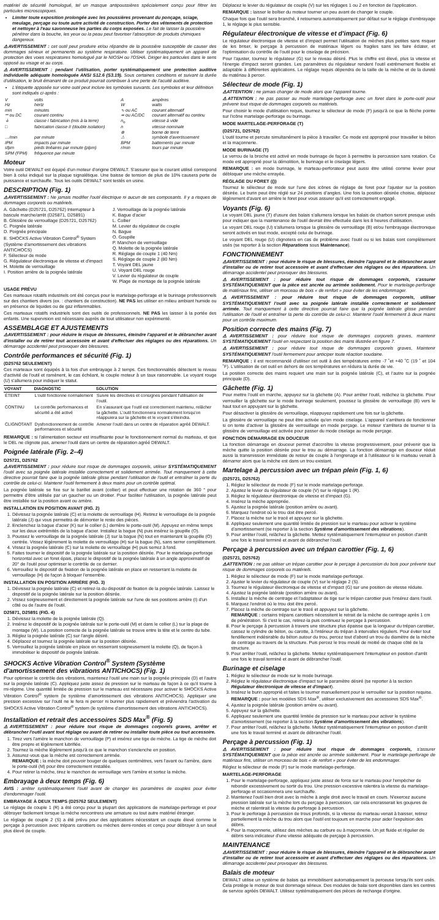matériel de sécurité homologué, tel un masque antipoussières spécialement conçu pour filtrer les particules microscopiques.
Limiter toute exposition prolongée avec les poussières provenant du ponçage, sciage, meulage, perçage ou toute autre activité de construction. Porter des vêtements de protection et nettoyer à l'eau savonneuse les parties du corps exposées. Le fait de laisser la poussière pénétrer dans la bouche, les yeux ou la peau peut favoriser l'absorption de produits chimiques dangereux.
⚠AVERTISSEMENT : cet outil peut produire et/ou répandre de la poussière susceptible de causer des dommages sérieux et permanents au système respiratoire. Utiliser systématiquement un appareil de protection des voies respiratoires homologué par le NIOSH ou l'OSHA. Diriger les particules dans le sens opposé au visage et au corps.
⚠AVERTISSEMENT : pendant l'utilisation, porter systématiquement une protection auditive individuelle adéquate homologuée ANSI S12.6 (S3.19). Sous certaines conditions et suivant la durée d'utilisation, le bruit émanant de ce produit pourrait contribuer à une perte de l'acuité auditive.
L'étiquette apposée sur votre outil peut inclure les symboles suivants. Les symboles et leur définition sont indiqués ci-après :
| V | volts | A | ampères |
| Hz | hertz | W | watts |
| min | minutes | ∿ ou AC | courant alternatif |
| ⎓ ou DC | courant continu | ≂ ou AC/DC | courant alternatif ou continu |
| ⏚ | classe I fabrication (mis à la terre) | n<sub>o</sub> | vitesse à vide |
| □ | fabrication classe II (double isolation) | n | vitesse nominale |
| | | ⊕ | borne de terre |
| …/min | par minute | ⚠ | symbole d'avertissement |
| IPM | impacts par minute | BPM | battements par minute |
| sfpm | pieds linéaires par minute (plpm) | r/min | tours par minute |
| SPM (FPM) | fréquence par minute | | |
Moteur
Votre outil DEWALT est équipé d'un moteur d'origine DEWALT. S'assurer que le courant utilisé correspond bien à celui indiqué sur la plaque signalétique. Une baisse de tension de plus de 10% causera perte de puissance et surchauffe. Tous les outils DEWALT sont testés en usine.
DESCRIPTION (Fig. 1)
⚠AVERTISSEMENT : Ne jamais modifier l'outil électrique ni aucun de ses composants. Il y a risques de dommages corporels ou matériels.
A. Gâchette (D25721, D25762) Interrupteur à bascule marche/arrêt (D25871, D25891)
B. Glissière de verrouillage (D25721, D25762)
C. Poignée latérale
D. Poignée principale
E. SHOCKS Active Vibration Control<sup>®</sup> System (Système d'amortissement des vibrations ANTICHOCS)
F. Sélecteur de mode
G. Régulateur électronique de vitesse et d'impact
H. Molette de verrouillage
I. Position arrière de la poignée latérale
J. Verrouillage de la poignée latérale
K. Bague d'acier
L. Collier
M. Levier du régulateur de couple
N. Bague
O. Goupille
P. Manchon de verrouillage
Q. Molette de la poignée latérale
R. Réglage de couple 1 (40 Nm)
S. Réglage de couple 2 (80 Nm)
T. Voyant DEL jaune
U. Voyant DEL rouge
V. Levier du régulateur de couple
W. Plage de montage de la poignée latérale
USAGE PRÉVU
Ces marteaux rotatifs industriels ont été conçus pour le martelage-perforage et le burinage professionnels sur des chantiers divers (ex. : chantiers de construction). NE PAS les utiliser en milieu ambiant humide ou en présence de liquides ou de gaz inflammables.
Ces marteaux rotatifs industriels sont des outils de professionnels. NE PAS les laisser à la portée des enfants. Une supervision est nécessaire auprès de tout utilisateur non expérimenté.
ASSEMBLAGE ET AJUSTEMENTS
⚠AVERTISSEMENT : pour réduire le risque de blessures, éteindre l'appareil et le débrancher avant d'installer ou de retirer tout accessoire et avant d'effectuer des réglages ou des réparations. Un démarrage accidentel peut provoquer des blessures.
Contrôle performances et sécurité (Fig. 1)
(D25762 SEULEMENT)
Ces marteaux sont équipés à la fois d'un embrayage à 2 temps. Ces fonctionnalités détectent le niveau d'activité de l'outil et ramènent, le cas échéant, le couple moteur à un taux raisonnable. Le voyant rouge (U) s'allumera pour indiquer le statut.
| VOYANT | DIAGNOSTIC | SOLUTION |
| --- | --- | --- |
| ÉTEINT | L'outil fonctionne normalement | Suivre les directives et consignes pendant l'utilisation de l'outil. |
| CONTINU | Le contrôle performances et sécurité a été activé | En s'assurant que l'outil est correctement maintenu, relâcher la gâchette. L'outil fonctionnera normalement lorsqu'on réappuiera sur la gâchette et le voyant s'éteindra. |
| CLIGNOTANT | Dysfonctionnement de contrôle performances et sécurité | Amener l'outil dans un centre de réparation agréé DEWALT. |
REMARQUE : si l'alimentation secteur est insuffisante pour le fonctionnement normal du marteau, et que le DEL ne clignote pas, amener l'outil dans un centre de réparation agréé DEWALT.
Poignée latérale (Fig. 2–4)
D25721, D25762
⚠AVERTISSEMENT : pour réduire tout risque de dommages corporels, utiliser SYSTÉMATIQUEMENT l'outil avec sa poignée latérale installée correctement et solidement arrimée. Tout manquement à cette directive pourrait faire que la poignée latérale glisse pendant l'utilisation de l'outil et entraîner la perte du contrôle de celui-ci. Maintenir l'outil fermement à deux mains pour un contrôle optimal.
La poignée latérale se fixe sur le barillet avant (collier) et peut effectuer une rotation de 360 ° pour permettre d'être utilisée par un gaucher ou un droitier. Pour faciliter l'utilisation, la poignée latérale peut être installée sur la position avant ou arrière.
INSTALLATION EN POSITION AVANT (FIG. 2)
1. Dévissez la poignée latérale (C) et la molette de verrouillage (H). Retirez le verrouillage de la poignée latérale (J) qui vous permettra de démonter le reste des pièces.
2. Enclenchez la bague d'acier (K) sur le collier (L) derrière le porte-outil (M). Appuyez en même temps sur les deux extrémités de la bague d'acier. Installez la bague (N) puis insérez la goupille (O).
3. Poussez le verrouillage de la poignée latérale (J) sur la bague (N) tout en maintenant la goupille (O) centrée. Vissez légèrement la molette de verrouillage (H) sur la bague (N), sans serrer complètement.
4. Vissez la poignée latérale (C) sur la molette de verrouillage (H) puis serrez à fond.
5. Faites tourner le dispositif de la poignée latérale sur la position désirée. Pour le martelage-perforage horizontal avec un foret épais, placez le dispositif de la poignée latérale à un angle approximatif de 20° de l'outil pour optimiser le contrôle de ce dernier.
6. Verrouillez le dispositif de fixation de la poignée latérale en place en resserrant la molette de verrouillage (H) de façon à bloquer l'ensemble.
INSTALLATION EN POSITION ARRIÈRE (FIG. 3)
1. Dévissez la poignée latérale (C) et retirez-la du dispositif de fixation de la poignée latérale. Laissez le dispositif de la poignée latérale sur la position désirée.
2. Vissez soigneusement et directement la poignée latérale sur l'une de ses positions arrière (I) d'un côté ou de l'autre de l'outil.
D25871, D25891 (FIG. 4)
1. Dévissez la molette de la poignée latérale (Q).
2. Insérez le dispositif de la poignée latérale sur le porte-outil (M) et dans le collier (L) sur la plage de montage (W). La position correcte de la poignée latérale se trouve entre la tête et le centre du tube.
3. Réglez la poignée latérale (C) sur l'angle désiré.
4. Déplacez et tournez la poignée latérale sur la position désirée.
5. Verrouillez la poignée latérale en place en resserrant soigneusement la molette (Q), de façon à immobiliser le dispositif de poignée latérale.
SHOCKS Active Vibration Control<sup>®</sup> System (Système d'amortissement des vibrations ANTICHOCS) (Fig. 1)
Pour optimiser le contrôle des vibrations, maintenez l'outil une main sur la poignée principale (D) et l'autre sur la poignée latérale (C). Appliquez juste assez de pression sur le marteau de façon à ce qu'il tourne à mi-régime. Une quantité limitée de pression sur le marteau est nécessaire pour activer le SHOCKS Active Vibration Control<sup>®</sup> system (le système d'amortissement des vibrations ANTICHOCS). Appliquer une pression excessive sur l'outil ne le fera ni percer ni buriner plus rapidement et préviendra l'activation du SHOCKS Active Vibration Control<sup>®</sup> system (le système d'amortissement des vibrations ANTICHOCS).
Installation et retrait des accessoires SDS Max<sup>®</sup> (Fig. 5)
⚠AVERTISSEMENT : pour réduire tout risque de dommages corporels graves, arrêter et débrancher l'outil avant tout réglage ou avant de retirer ou installer toute pièce ou tout accessoire.
1. Tirez vers l'arrière le manchon de verrouillage (P) et insérez une tige de mèche. La tige de mèche doit être propre et légèrement lubrifiée.
2. Tournez la mèche légèrement jusqu'à ce que le manchon s'enclenche en position.
3. Assurez-vous que la mèche est correctement arrimée.
REMARQUE : la mèche doit pouvoir bouger de quelques centimètres, vers l'avant ou l'arrière, dans le porte-outil (M) pour être correctement installée.
4. Pour retirer la mèche, tirez le manchon de verrouillage vers l'arrière et sortez la mèche.
Embrayage à deux temps (Fig. 6)
AVIS : arrêter systématiquement l'outil avant de changer les paramètres de couples pour éviter d'endommager l'outil.
EMBRAYAGE À DEUX TEMPS (D25762 SEULEMENT)
Le réglage de couple 1 (R) a été conçu pour la plupart des applications de martelage-perforage et pour débrayer facilement lorsque la mèche rencontrera une armature ou tout autre matériel étranger.
Le réglage de couple 2 (S) a été prévu pour des applications nécessitant un couple élevé comme le perçage à percussion avec trépans carottiers ou mèches demi-rondes et conçu pour débrayer à un seuil plus élevé de couple.
Déplacez le levier du régulateur de couple (V) sur les réglages 1 ou 2 en fonction de l'application.
REMARQUE : laisser le boîtier du moteur tourner un peu avant de changer le couple.
Chaque fois que l'outil sera branché, il retournera automatiquement par défaut sur le réglage d'embrayage 1, le réglage le plus sensible.
Régulateur électronique de vitesse et d'impact (Fig. 6)
Le régulateur électronique de vitesse et d'impact permet l'utilisation de mèches plus petites sans risquer de les briser, le perçage à percussion de matériaux légers ou fragiles sans les faire éclater, et l'optimisation du contrôle de l'outil pour le ciselage de précision.
Pour l'ajuster, tournez le régulateur (G) sur le niveau désiré. Plus le chiffre est élevé, plus la vitesse et l'énergie d'impact seront grandes. Les paramètres du régulateur rendent l'outil extrêmement flexible et adaptable à différentes applications. Le réglage requis dépendra de la taille de la mèche et de la dureté du matériau à percer.
Sélecteur de mode (Fig. 1)
⚠ATTENTION : ne jamais changer de mode alors que l'appareil tourne.
⚠ATTENTION : ne pas passer au mode martelage-perforage avec un foret dans le porte-outil pour prévenir tout risque de dommages corporels ou matériels.
Pour choisir le mode d'utilisation requis, tournez le sélecteur de mode (F) jusqu'à ce que la flèche pointe sur l'icône martelage-perforage ou burinage.
MODE MARTELAGE-PERFORAGE (T)
(D25721, D25762)
L'outil tourne et percute simultanément la pièce à travailler. Ce mode est approprié pour travailler le béton et la maçonnerie.
MODE BURINAGE (T)
Le verrou de la broche est activé en mode burinage de façon à permettre la percussion sans rotation. Ce mode est approprié pour la démolition, le burinage et le ciselage légers.
REMARQUE : en mode burinage, le marteau-perforateur peut aussi être utilisé comme levier pour débloquer une mèche enrayée.
RÉGLAGE DU FORET (())
Tournez le sélecteur de mode sur l'une des icônes de réglage de foret pour l'ajuster sur la position désirée. Le burin peut être réglé sur 24 positions d'angles. Une fois la position désirée choisie, déplacez légèrement d'avant en arrière le foret pour vous assurer qu'il est correctement engagé.
Voyants (Fig. 6)
Le voyant DEL jaune (T) d'usure des balais s'allumera lorsque les balais de charbon seront presque usés pour indiquer que la maintenance de l'outil devrait être effectuée dans les 8 heures d'utilisation.
Le voyant DEL rouge (U) s'allumera lorsque la glissière de verrouillage (B) et/ou l'embrayage électronique seront activés en tout mode, excepté celui de burinage.
Le voyant DEL rouge (U) clignotera en cas de problème avec l'outil ou si les balais sont complètement usés (se reporter à la section Réparations sous Maintenance).
FONCTIONNEMENT
⚠AVERTISSEMENT : pour réduire le risque de blessures, éteindre l'appareil et le débrancher avant d'installer ou de retirer tout accessoire et avant d'effectuer des réglages ou des réparations. Un démarrage accidentel peut provoquer des blessures.
⚠AVERTISSEMENT : pour réduire tout risque de dommages corporels, s'assurer SYSTÉMATIQUEMENT que la pièce est ancrée ou arrimée solidement. Pour le martelage-perforage de matériaux fins, utiliser un morceau de bois « de renfort » pour éviter de les endommager.
⚠AVERTISSEMENT : pour réduire tout risque de dommages corporels, utiliser SYSTÉMATIQUEMENT l'outil avec sa poignée latérale installée correctement et solidement arrimée. Tout manquement à cette directive pourrait faire que la poignée latérale glisse pendant l'utilisation de l'outil et entraîner la perte du contrôle de celui-ci. Maintenir l'outil fermement à deux mains pour un contrôle maximum.
Position correcte des mains (Fig. 7)
⚠AVERTISSEMENT : pour réduire tout risque de dommages corporels graves, maintenir SYSTÉMATIQUEMENT l'outil en respectant la position des mains illustrée en figure 7.
⚠AVERTISSEMENT : pour réduire tout risque de dommages corporels graves, Maintenir SYSTÉMATIQUEMENT l'outil fermement pour anticiper toute réaction soudaine.
REMARQUE : il est recommandé d'utiliser cet outil à des températures entre -7 ˚et +40 ˚C (19 ˚ et 104 ˚F). L'utilisation de cet outil en dehors de ces températures en réduira la durée de vie.
La position correcte des mains requiert une main sur la poignée latérale (C), et l'autre sur la poignée principale (D).
Gâchette (Fig. 1)
Pour mettre l'outil en marche, appuyez sur la gâchette (A). Pour arrêter l'outil, relâchez la gâchette. Pour verrouiller la gâchette sur le mode burinage seulement, poussez la glissière de verrouillage (B) vers le haut tout en appuyant sur la gâchette.
Pour désactiver la glissière de verrouillage, réappuyez rapidement une fois sur la gâchette.
La glissière de verrouillage ne peut être activée qu'en mode ciselage. L'appareil s'arrêtera de fonctionner si on tente d'activer la glissière de verrouillage en mode perçage. Le moteur s'arrêtera de tourner si la glissière de verrouillage est activée pour passer du mode ciselage au mode perçage.
FONCTION DÉMARRAGE EN DOUCEUR
La fonction démarrage en douceur permet d'accroître la vitesse progressivement, pour prévenir que la mèche quitte la position désirée pour le trou au démarrage. La fonction démarrage en douceur réduit aussi la transmission immédiate de retour de couple à l'engrenage et à l'utilisateur si le marteau venait à démarrer alors que la mèche est dans un trou existant.
Martelage à percussion avec un trépan plein (Fig. 1, 6)
(D25721, D25762)
1. Réglez le sélecteur de mode (F) sur le mode martelage-perforage.
2. Ajustez le levier du régulateur de couple (V) sur le réglage 1 (R).
3. Réglez le régulateur électronique de vitesse et d'impact (G).
4. Insérez la mèche appropriée.
5. Ajustez la poignée latérale (position arrière ou avant).
6. Marquez l'endroit où le trou doit être percé.
7. Placez la mèche sur le tracé et appuyez sur la gâchette.
8. Appliquez seulement une quantité limitée de pression sur le marteau pour activer le système d'amortissement (se reporter à la section Système d'amortissement des vibrations).
9. Pour arrêter l'outil, relâchez la gâchette. Mettez systématiquement l'interrupteur en position d'arrêt une fois le travail terminé et avant de débrancher l'outil.
Perçage à percussion avec un trépan carottier (Fig. 1, 6)
(D25721, D25762)
⚠ATTENTION : ne pas utiliser un trépan carottier pour le perçage à percussion du bois pour prévenir tout risque de dommages corporels ou matériels.
1. Réglez le sélecteur de mode (F) sur le mode martelage-perforage.
2. Ajuster le levier du régulateur de couple (V) sur le réglage 2 (S).
3. Tournez le régulateur électronique de vitesse et d'impact (G) sur une position de vitesse réduite.
4. Ajustez la poignée latérale (position arrière ou avant).
5. Installez la mèche de centrage et l'adaptateur de tige sur le trépan carottier puis l'insérez dans l'outil.
6. Marquez l'endroit où le trou doit être percé.
7. Placez la mèche de centrage sur le tracé et appuyez sur la gâchette.
REMARQUE : certains trépans carottiers nécessitent le retrait de la mèche de centrage après 1 cm de pénétration. Si c'est le cas, retirez-la puis continuez le perçage à percussion.
8. Pour le perçage à percussion à travers une structure plus épaisse que la longueur du trépan carottier, cassez le cylindre de béton, ou carotte, à l'intérieur du trépan à intervalles réguliers. Pour éviter tout fendillement indésirable du béton autour du trou, percez tout d'abord un trou du diamètre de la mèche de centrage au travers de la structure. Puis percez le trou moulé de moitié de chaque côté de la structure.
9. Pour arrêter l'outil, relâchez la gâchette. Mettez systématiquement l'interrupteur en position d'arrêt une fois le travail terminé et avant de débrancher l'outil.
Burinage et ciselage
1. Réglez le sélecteur de mode sur le mode burinage.
2. Réglez le régulateur électronique d'impact sur le paramètre désiré (se reporter à la section Régulateur électronique de vitesse et d'impact).
3. Insérez le burin approprié et faites le tourner manuellement pour le verrouiller sur la position requise.
REMARQUE : pour les modèles SDS Max<sup>®</sup>, utiliser exclusivement des accessoires SDS Max<sup>®</sup>.
4. Ajustez la poignée latérale (position arrière ou avant).
5. Appuyez sur la gâchette.
6. Appliquez seulement une quantité limitée de pression sur le marteau pour activer le système d'amortissement (se reporter à la section Système d'amortissement des vibrations).
7. Pour arrêter l'outil, relâchez la gâchette. Mettez systématiquement l'interrupteur en position d'arrêt une fois le travail terminé et avant de débrancher l'outil.
Perçage à percussion (Fig. 1)
⚠AVERTISSEMENT : pour réduire tout risque de dommages corporels, s'assurer SYSTÉMATIQUEMENT que la pièce est ancrée ou arrimée solidement. Pour le martelage-perforage de matériaux fins, utiliser un morceau de bois « de renfort » pour éviter de les endommager.
Réglez le sélecteur de mode (F) sur le mode martelage-perforage.
MARTELAGE-PERFORAGE
1. Pour le martelage-perforage, appliquez juste assez de force sur le marteau pour l'empêcher de rebondir excessivement ou sortir du trou. Une pression excessive ralentira la vitesse du martelage-perforage et occasionnera une surchauffe.
2. Maintenez l'outil bien droit avec la mèche à angle droit avec le travail en cours. N'exercez aucune pression latérale sur la mèche lors du perçage à percussion, car cela encrasserait les goujures de mèche et ralentirait la vitesse du perforage à percussion.
3. Pour le perforage à percussion de trous profonds, si la vitesse du marteau venait à baisser, retirez partiellement la mèche du trou alors que l'outil est toujours en marche pour aider l'expulsion des débris.
4. Pour la maçonnerie, utilisez des mèches au carbure ou à maçonnerie. Un jet fluide et régulier de débris sera indicateur d'une vitesse adéquate de perçage à percussion.
MAINTENANCE
⚠AVERTISSEMENT : pour réduire le risque de blessures, éteindre l'appareil et le débrancher avant d'installer ou de retirer tout accessoire et avant d'effectuer des réglages ou des réparations. Un démarrage accidentel peut provoquer des blessures.
Balais de moteur
DEWALT utilise un système de balais qui immobilisent automatiquement la perceuse lorsqu'ils sont usés. Cela protège le moteur de tout dommage sérieux. Des modules de balai sont disponibles dans les centres de service agréés DEWALT. Utilisez systématiquement des pièces de rechange d'origine.